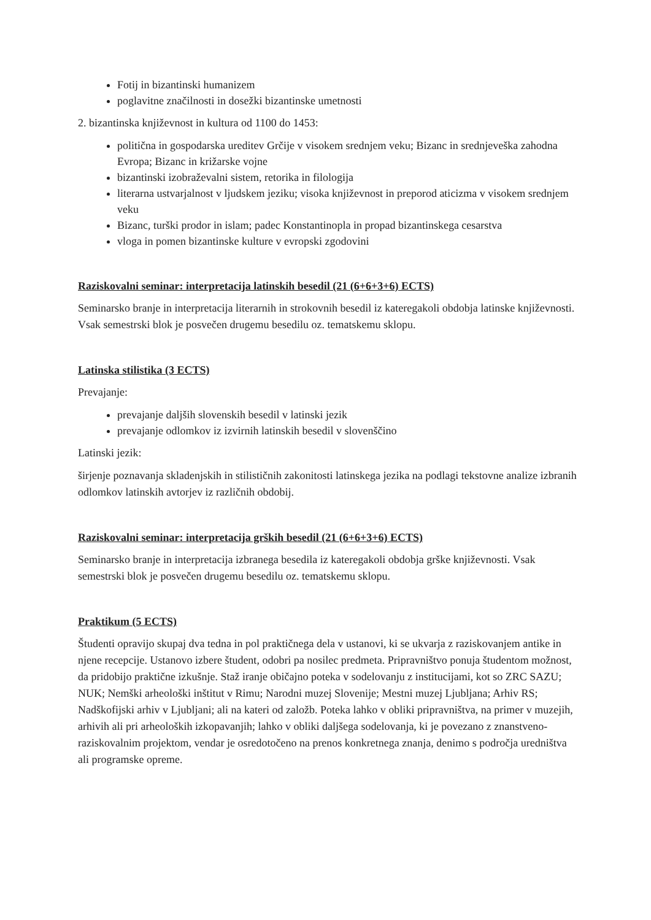Fotij in bizantinski humanizem
poglavitne značilnosti in dosežki bizantinske umetnosti
2. bizantinska književnost in kultura od 1100 do 1453:
politična in gospodarska ureditev Grčije v visokem srednjem veku; Bizanc in srednjeveška zahodna Evropa; Bizanc in križarske vojne
bizantinski izobraževalni sistem, retorika in filologija
literarna ustvarjalnost v ljudskem jeziku; visoka književnost in preporod aticizma v visokem srednjem veku
Bizanc, turški prodor in islam; padec Konstantinopla in propad bizantinskega cesarstva
vloga in pomen bizantinske kulture v evropski zgodovini
Raziskovalni seminar: interpretacija latinskih besedil (21 (6+6+3+6) ECTS)
Seminarsko branje in interpretacija literarnih in strokovnih besedil iz kateregakoli obdobja latinske književnosti. Vsak semestrski blok je posvečen drugemu besedilu oz. tematskemu sklopu.
Latinska stilistika (3 ECTS)
Prevajanje:
prevajanje daljših slovenskih besedil v latinski jezik
prevajanje odlomkov iz izvirnih latinskih besedil v slovenščino
Latinski jezik:
širjenje poznavanja skladenjskih in stilističnih zakonitosti latinskega jezika na podlagi tekstovne analize izbranih odlomkov latinskih avtorjev iz različnih obdobij.
Raziskovalni seminar: interpretacija grških besedil (21 (6+6+3+6) ECTS)
Seminarsko branje in interpretacija izbranega besedila iz kateregakoli obdobja grške književnosti. Vsak semestrski blok je posvečen drugemu besedilu oz. tematskemu sklopu.
Praktikum (5 ECTS)
Študenti opravijo skupaj dva tedna in pol praktičnega dela v ustanovi, ki se ukvarja z raziskovanjem antike in njene recepcije. Ustanovo izbere študent, odobri pa nosilec predmeta. Pripravništvo ponuja študentom možnost, da pridobijo praktične izkušnje. Staž iranje običajno poteka v sodelovanju z institucijami, kot so ZRC SAZU; NUK; Nemški arheološki inštitut v Rimu; Narodni muzej Slovenije; Mestni muzej Ljubljana; Arhiv RS; Nadškofijski arhiv v Ljubljani; ali na kateri od založb. Poteka lahko v obliki pripravništva, na primer v muzejih, arhivih ali pri arheoloških izkopavanjih; lahko v obliki daljšega sodelovanja, ki je povezano z znanstveno-raziskovalnim projektom, vendar je osredotočeno na prenos konkretnega znanja, denimo s področja uredništva ali programske opreme.